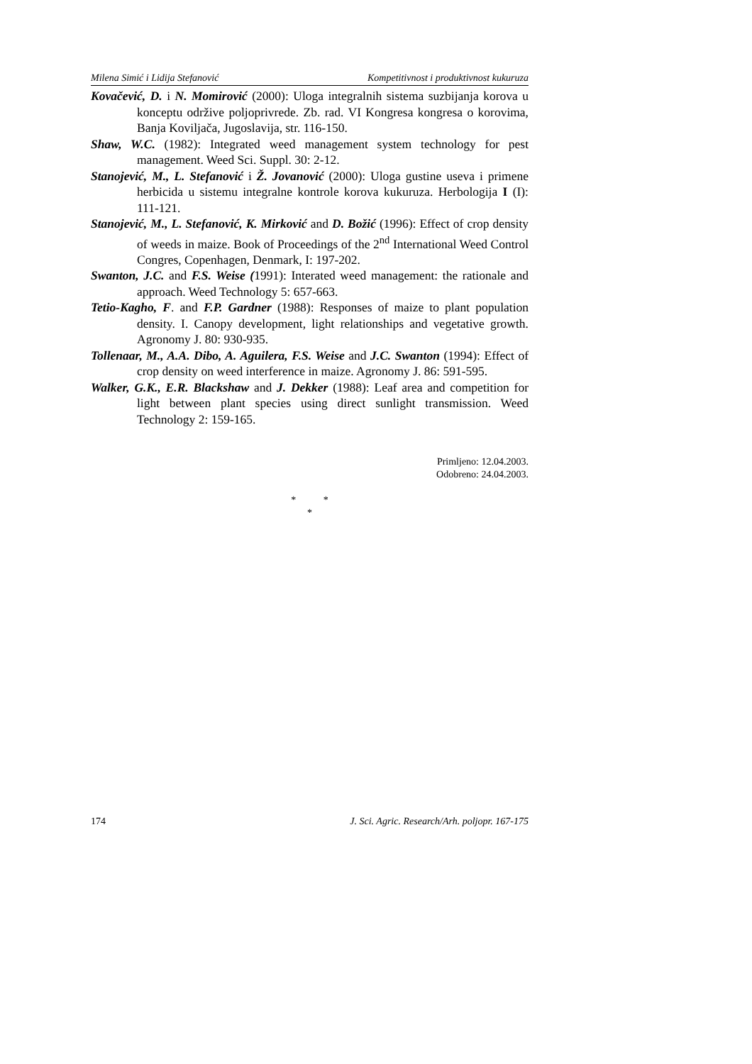Milena Simić i Lidija Stefanović Kompetitivnost i produktivnost kukuruza
Kovačević, D. i N. Momirović (2000): Uloga integralnih sistema suzbijanja korova u konceptu održive poljoprivrede. Zb. rad. VI Kongresa kongresa o korovima, Banja Koviljača, Jugoslavija, str. 116-150.
Shaw, W.C. (1982): Integrated weed management system technology for pest management. Weed Sci. Suppl. 30: 2-12.
Stanojević, M., L. Stefanović i Ž. Jovanović (2000): Uloga gustine useva i primene herbicida u sistemu integralne kontrole korova kukuruza. Herbologija I (I): 111-121.
Stanojević, M., L. Stefanović, K. Mirković and D. Božić (1996): Effect of crop density of weeds in maize. Book of Proceedings of the 2<sup>nd</sup> International Weed Control Congres, Copenhagen, Denmark, I: 197-202.
Swanton, J.C. and F.S. Weise (1991): Interated weed management: the rationale and approach. Weed Technology 5: 657-663.
Tetio-Kagho, F. and F.P. Gardner (1988): Responses of maize to plant population density. I. Canopy development, light relationships and vegetative growth. Agronomy J. 80: 930-935.
Tollenaar, M., A.A. Dibo, A. Aguilera, F.S. Weise and J.C. Swanton (1994): Effect of crop density on weed interference in maize. Agronomy J. 86: 591-595.
Walker, G.K., E.R. Blackshaw and J. Dekker (1988): Leaf area and competition for light between plant species using direct sunlight transmission. Weed Technology 2: 159-165.
Primljeno: 12.04.2003.
Odobreno: 24.04.2003.
* *
*
174 J. Sci. Agric. Research/Arh. poljopr. 167-175